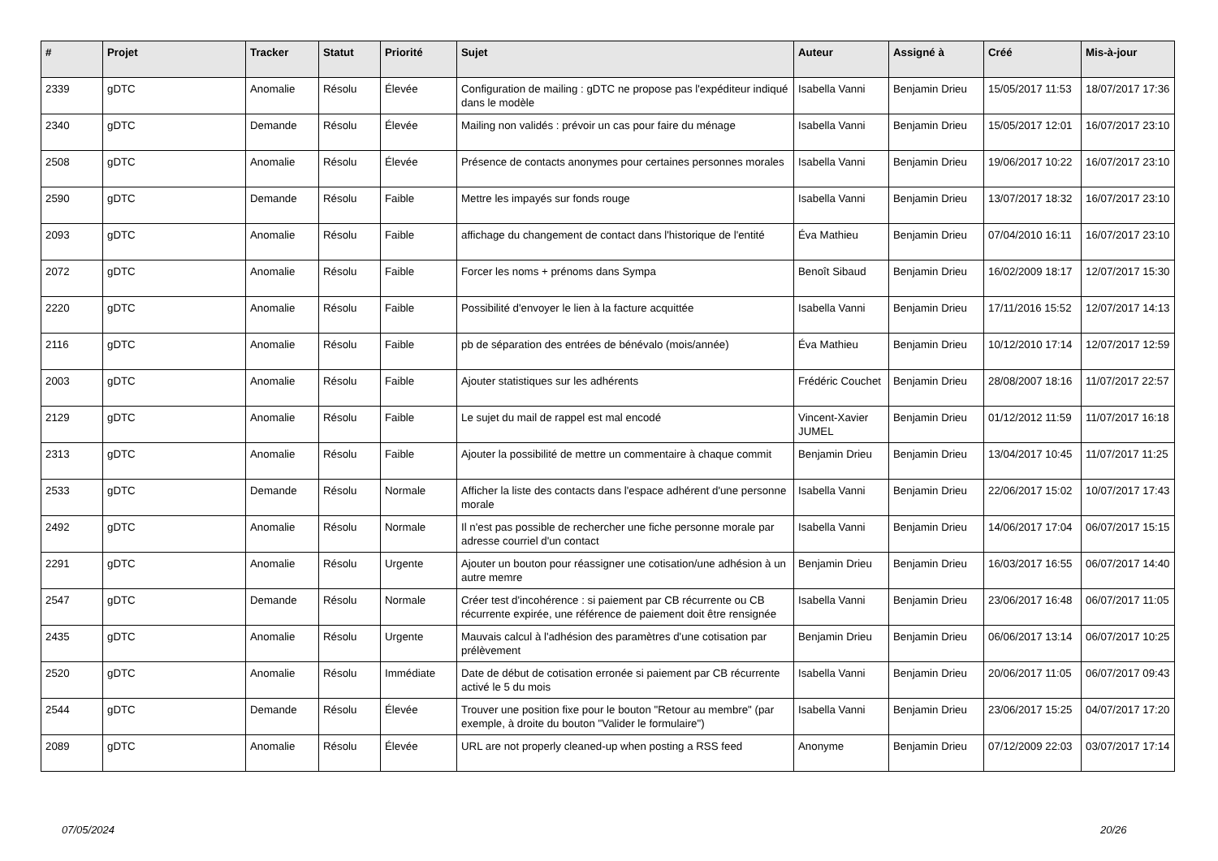| # | Projet | Tracker | Statut | Priorité | Sujet | Auteur | Assigné à | Créé | Mis-à-jour |
| --- | --- | --- | --- | --- | --- | --- | --- | --- | --- |
| 2339 | gDTC | Anomalie | Résolu | Élevée | Configuration de mailing : gDTC ne propose pas l'expéditeur indiqué dans le modèle | Isabella Vanni | Benjamin Drieu | 15/05/2017 11:53 | 18/07/2017 17:36 |
| 2340 | gDTC | Demande | Résolu | Élevée | Mailing non validés : prévoir un cas pour faire du ménage | Isabella Vanni | Benjamin Drieu | 15/05/2017 12:01 | 16/07/2017 23:10 |
| 2508 | gDTC | Anomalie | Résolu | Élevée | Présence de contacts anonymes pour certaines personnes morales | Isabella Vanni | Benjamin Drieu | 19/06/2017 10:22 | 16/07/2017 23:10 |
| 2590 | gDTC | Demande | Résolu | Faible | Mettre les impayés sur fonds rouge | Isabella Vanni | Benjamin Drieu | 13/07/2017 18:32 | 16/07/2017 23:10 |
| 2093 | gDTC | Anomalie | Résolu | Faible | affichage du changement de contact dans l'historique de l'entité | Éva Mathieu | Benjamin Drieu | 07/04/2010 16:11 | 16/07/2017 23:10 |
| 2072 | gDTC | Anomalie | Résolu | Faible | Forcer les noms + prénoms dans Sympa | Benoît Sibaud | Benjamin Drieu | 16/02/2009 18:17 | 12/07/2017 15:30 |
| 2220 | gDTC | Anomalie | Résolu | Faible | Possibilité d'envoyer le lien à la facture acquittée | Isabella Vanni | Benjamin Drieu | 17/11/2016 15:52 | 12/07/2017 14:13 |
| 2116 | gDTC | Anomalie | Résolu | Faible | pb de séparation des entrées de bénévalo (mois/année) | Éva Mathieu | Benjamin Drieu | 10/12/2010 17:14 | 12/07/2017 12:59 |
| 2003 | gDTC | Anomalie | Résolu | Faible | Ajouter statistiques sur les adhérents | Frédéric Couchet | Benjamin Drieu | 28/08/2007 18:16 | 11/07/2017 22:57 |
| 2129 | gDTC | Anomalie | Résolu | Faible | Le sujet du mail de rappel est mal encodé | Vincent-Xavier JUMEL | Benjamin Drieu | 01/12/2012 11:59 | 11/07/2017 16:18 |
| 2313 | gDTC | Anomalie | Résolu | Faible | Ajouter la possibilité de mettre un commentaire à chaque commit | Benjamin Drieu | Benjamin Drieu | 13/04/2017 10:45 | 11/07/2017 11:25 |
| 2533 | gDTC | Demande | Résolu | Normale | Afficher la liste des contacts dans l'espace adhérent d'une personne morale | Isabella Vanni | Benjamin Drieu | 22/06/2017 15:02 | 10/07/2017 17:43 |
| 2492 | gDTC | Anomalie | Résolu | Normale | Il n'est pas possible de rechercher une fiche personne morale par adresse courriel d'un contact | Isabella Vanni | Benjamin Drieu | 14/06/2017 17:04 | 06/07/2017 15:15 |
| 2291 | gDTC | Anomalie | Résolu | Urgente | Ajouter un bouton pour réassigner une cotisation/une adhésion à un autre memre | Benjamin Drieu | Benjamin Drieu | 16/03/2017 16:55 | 06/07/2017 14:40 |
| 2547 | gDTC | Demande | Résolu | Normale | Créer test d'incohérence : si paiement par CB récurrente ou CB récurrente expirée, une référence de paiement doit être rensignée | Isabella Vanni | Benjamin Drieu | 23/06/2017 16:48 | 06/07/2017 11:05 |
| 2435 | gDTC | Anomalie | Résolu | Urgente | Mauvais calcul à l'adhésion des paramètres d'une cotisation par prélèvement | Benjamin Drieu | Benjamin Drieu | 06/06/2017 13:14 | 06/07/2017 10:25 |
| 2520 | gDTC | Anomalie | Résolu | Immédiate | Date de début de cotisation erronée si paiement par CB récurrente activé le 5 du mois | Isabella Vanni | Benjamin Drieu | 20/06/2017 11:05 | 06/07/2017 09:43 |
| 2544 | gDTC | Demande | Résolu | Élevée | Trouver une position fixe pour le bouton "Retour au membre" (par exemple, à droite du bouton "Valider le formulaire") | Isabella Vanni | Benjamin Drieu | 23/06/2017 15:25 | 04/07/2017 17:20 |
| 2089 | gDTC | Anomalie | Résolu | Élevée | URL are not properly cleaned-up when posting a RSS feed | Anonyme | Benjamin Drieu | 07/12/2009 22:03 | 03/07/2017 17:14 |
07/05/2024 20/26